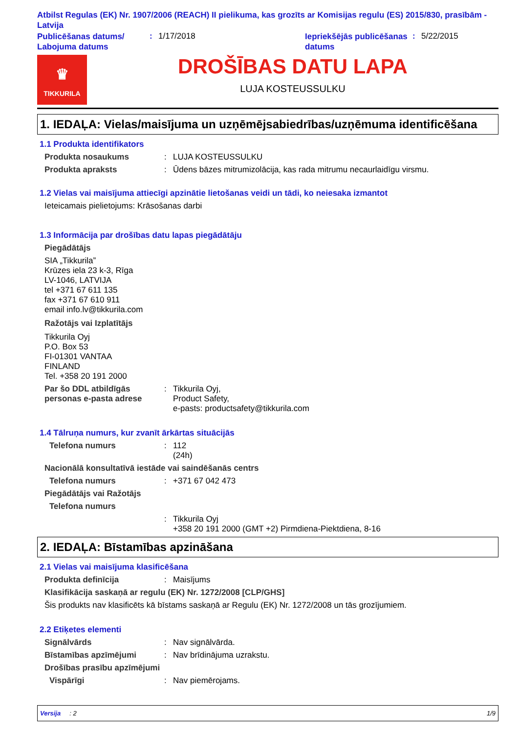Atbilst Regulas (EK) Nr. 1907/2006 (REACH) II pielikuma, kas grozīts ar Komisijas regulu (ES) 2015/830, prasībām - Latvija
Publicēšanas datums/ Labojuma datums
: 1/17/2018
Iepriekšējās publicēšanas datums
: 5/22/2015
♛
TIKKURILA
DROŠĪBAS DATU LAPA
LUJA KOSTEUSSULKU
1. IEDAĻA: Vielas/maisījuma un uzņēmējsabiedrības/uzņēmuma identificēšana
1.1 Produkta identifikators
Produkta nosaukums : LUJA KOSTEUSSULKU
Produkta apraksts : Ūdens bāzes mitrumizolācija, kas rada mitrumu necaurlaidīgu virsmu.
1.2 Vielas vai maisījuma attiecīgi apzinātie lietošanas veidi un tādi, ko neiesaka izmantot
Ieteicamais pielietojums: Krāsošanas darbi
1.3 Informācija par drošības datu lapas piegādātāju
Piegādātājs
SIA „Tikkurila”
Krūzes iela 23 k-3, Rīga
LV-1046, LATVIJA
tel +371 67 611 135
fax +371 67 610 911
email info.lv@tikkurila.com
Ražotājs vai Izplatītājs
Tikkurila Oyj
P.O. Box 53
FI-01301 VANTAA
FINLAND
Tel. +358 20 191 2000
Par šo DDL atbildīgās personas e-pasta adrese
: Tikkurila Oyj,
Product Safety,
e-pasts: productsafety@tikkurila.com
1.4 Tālruņa numurs, kur zvanīt ārkārtas situācijās
Telefona numurs : 112
(24h)
Nacionālā konsultatīvā iestāde vai saindēšanās centrs
Telefona numurs : +371 67 042 473
Piegādātājs vai Ražotājs
Telefona numurs
: Tikkurila Oyj
+358 20 191 2000 (GMT +2) Pirmdiena-Piektdiena, 8-16
2. IEDAĻA: Bīstamības apzināšana
2.1 Vielas vai maisījuma klasificēšana
Produkta definīcija : Maisījums
Klasifikācija saskaņā ar regulu (EK) Nr. 1272/2008 [CLP/GHS]
Šis produkts nav klasificēts kā bīstams saskaņā ar Regulu (EK) Nr. 1272/2008 un tās grozījumiem.
2.2 Etiķetes elementi
Signālvārds : Nav signālvārda.
Bīstamības apzīmējumi : Nav brīdinājuma uzrakstu.
Drošības prasību apzīmējumi
Vispārīgi : Nav piemērojams.
Versija : 2 1/9